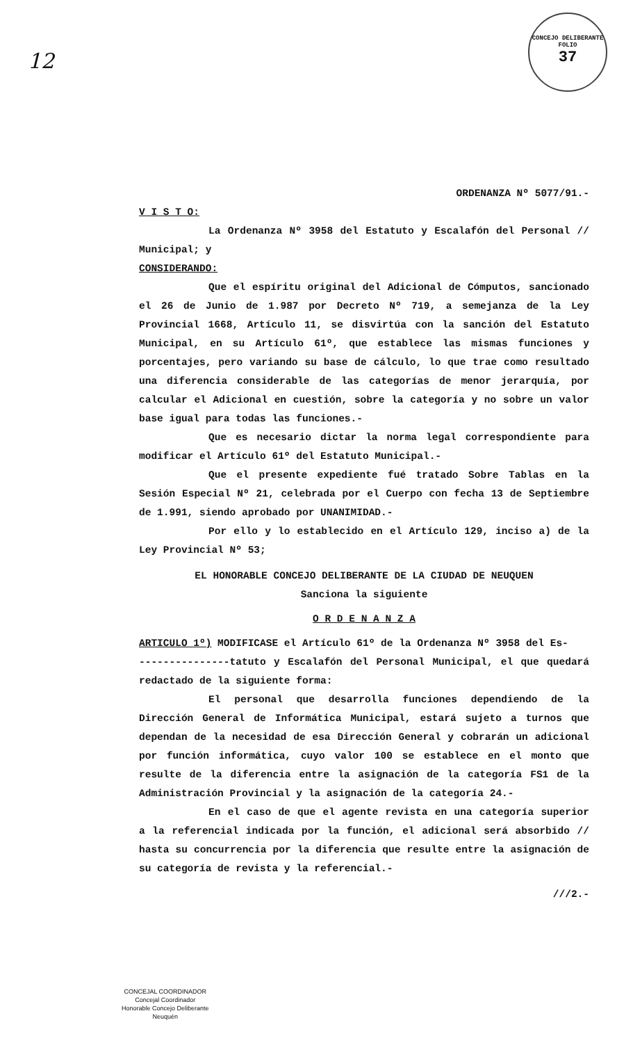CONCEJO DELIBERANTE
FOLIO
37
12
ORDENANZA Nº 5077/91.-
V I S T O:
La Ordenanza Nº 3958 del Estatuto y Escalafón del Personal // Municipal; y
CONSIDERANDO:
Que el espíritu original del Adicional de Cómputos, sancionado el 26 de Junio de 1.987 por Decreto Nº 719, a semejanza de la Ley Provincial 1668, Artículo 11, se disvirtúa con la sanción del Estatuto Municipal, en su Artículo 61º, que establece las mismas funciones y porcentajes, pero variando su base de cálculo, lo que trae como resultado una diferencia considerable de las categorías de menor jerarquía, por calcular el Adicional en cuestión, sobre la categoría y no sobre un valor base igual para todas las funciones.-
Que es necesario dictar la norma legal correspondiente para modificar el Artículo 61º del Estatuto Municipal.-
Que el presente expediente fué tratado Sobre Tablas en la Sesión Especial Nº 21, celebrada por el Cuerpo con fecha 13 de Septiembre de 1.991, siendo aprobado por UNANIMIDAD.-
Por ello y lo establecido en el Artículo 129, inciso a) de la Ley Provincial Nº 53;
EL HONORABLE CONCEJO DELIBERANTE DE LA CIUDAD DE NEUQUEN
Sanciona la siguiente
O R D E N A N Z A
ARTICULO 1º) MODIFICASE el Artículo 61º de la Ordenanza Nº 3958 del Es-
---------------tatuto y Escalafón del Personal Municipal, el que quedará redactado de la siguiente forma:
El personal que desarrolla funciones dependiendo de la Dirección General de Informática Municipal, estará sujeto a turnos que dependan de la necesidad de esa Dirección General y cobrarán un adicional por función informática, cuyo valor 100 se establece en el monto que resulte de la diferencia entre la asignación de la categoría FS1 de la Administración Provincial y la asignación de la categoría 24.-
En el caso de que el agente revista en una categoría superior a la referencial indicada por la función, el adicional será absorbido // hasta su concurrencia por la diferencia que resulte entre la asignación de su categoría de revista y la referencial.-
///2.-
CONCEJAL COORDINADOR
Concejal Coordinador
Honorable Concejo Deliberante
Neuquén